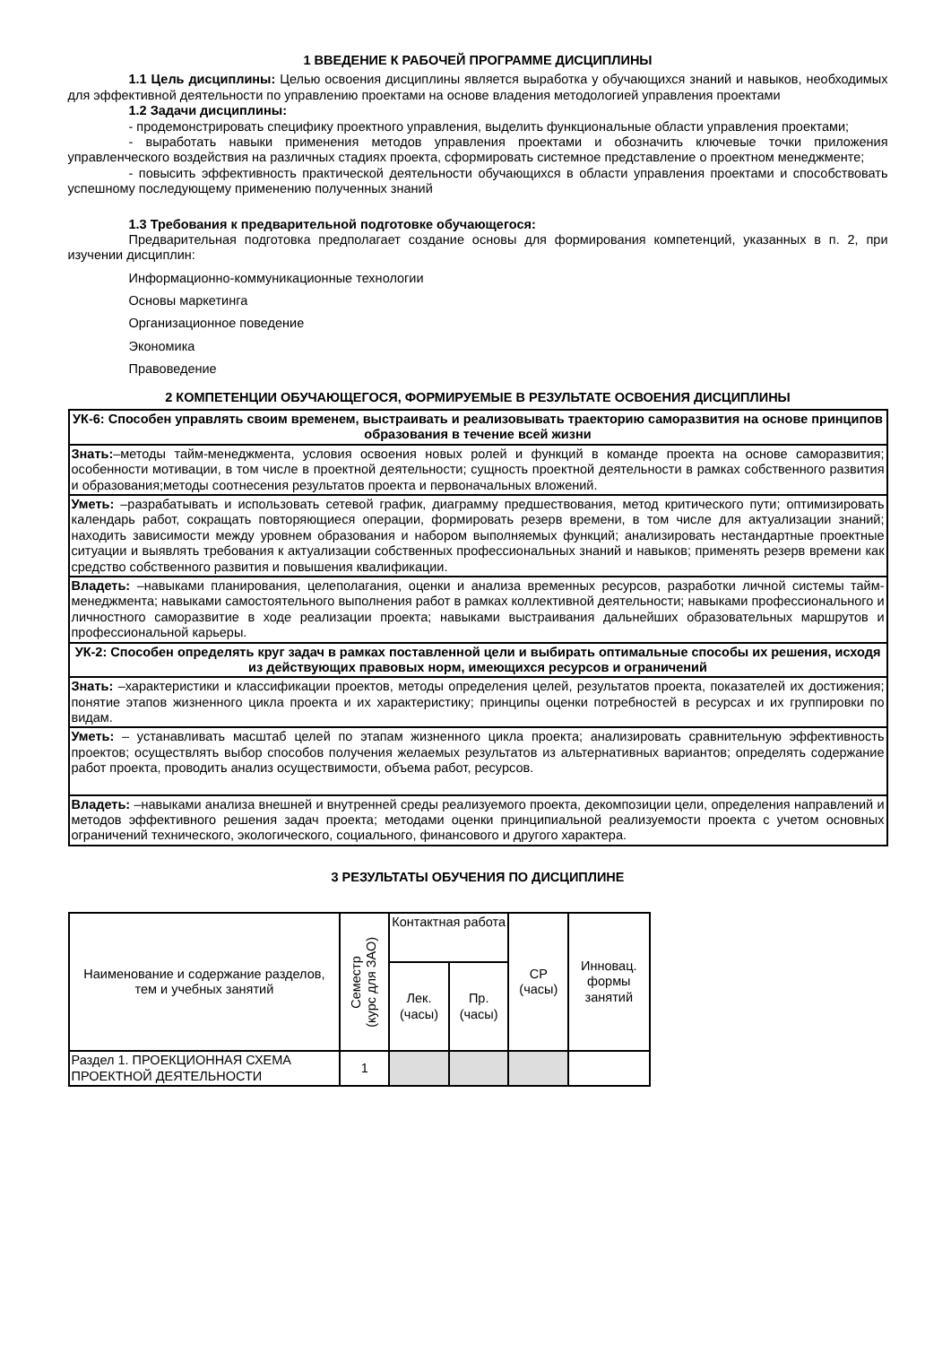1 ВВЕДЕНИЕ К РАБОЧЕЙ ПРОГРАММЕ ДИСЦИПЛИНЫ
1.1 Цель дисциплины: Целью освоения дисциплины является выработка у обучающихся знаний и навыков, необходимых для эффективной деятельности по управлению проектами на основе владения методологией управления проектами
1.2 Задачи дисциплины:
- продемонстрировать специфику проектного управления, выделить функциональные области управления проектами;
- выработать навыки применения методов управления проектами и обозначить ключевые точки приложения управленческого воздействия на различных стадиях проекта, сформировать системное представление о проектном менеджменте;
- повысить эффективность практической деятельности обучающихся в области управления проектами и способствовать успешному последующему применению полученных знаний
1.3 Требования к предварительной подготовке обучающегося:
Предварительная подготовка предполагает создание основы для формирования компетенций, указанных в п. 2, при изучении дисциплин:
Информационно-коммуникационные технологии
Основы маркетинга
Организационное поведение
Экономика
Правоведение
2 КОМПЕТЕНЦИИ ОБУЧАЮЩЕГОСЯ, ФОРМИРУЕМЫЕ В РЕЗУЛЬТАТЕ ОСВОЕНИЯ ДИСЦИПЛИНЫ
| УК-6: Способен управлять своим временем, выстраивать и реализовывать траекторию саморазвития на основе принципов образования в течение всей жизни |
| Знать: –методы тайм-менеджмента, условия освоения новых ролей и функций в команде проекта на основе саморазвития; особенности мотивации, в том числе в проектной деятельности; сущность проектной деятельности в рамках собственного развития и образования;методы соотнесения результатов проекта и первоначальных вложений. |
| Уметь: –разрабатывать и использовать сетевой график, диаграмму предшествования, метод критического пути; оптимизировать календарь работ, сокращать повторяющиеся операции, формировать резерв времени, в том числе для актуализации знаний; находить зависимости между уровнем образования и набором выполняемых функций; анализировать нестандартные проектные ситуации и выявлять требования к актуализации собственных профессиональных знаний и навыков; применять резерв времени как средство собственного развития и повышения квалификации. |
| Владеть: –навыками планирования, целеполагания, оценки и анализа временных ресурсов, разработки личной системы тайм-менеджмента; навыками самостоятельного выполнения работ в рамках коллективной деятельности; навыками профессионального и личностного саморазвитие в ходе реализации проекта; навыками выстраивания дальнейших образовательных маршрутов и профессиональной карьеры. |
| УК-2: Способен определять круг задач в рамках поставленной цели и выбирать оптимальные способы их решения, исходя из действующих правовых норм, имеющихся ресурсов и ограничений |
| Знать: –характеристики и классификации проектов, методы определения целей, результатов проекта, показателей их достижения; понятие этапов жизненного цикла проекта и их характеристику; принципы оценки потребностей в ресурсах и их группировки по видам. |
| Уметь: – устанавливать масштаб целей по этапам жизненного цикла проекта; анализировать сравнительную эффективность проектов; осуществлять выбор способов получения желаемых результатов из альтернативных вариантов; определять содержание работ проекта, проводить анализ осуществимости, объема работ, ресурсов. |
| Владеть: –навыками анализа внешней и внутренней среды реализуемого проекта, декомпозиции цели, определения направлений и методов эффективного решения задач проекта; методами оценки принципиальной реализуемости проекта с учетом основных ограничений технического, экологического, социального, финансового и другого характера. |
3 РЕЗУЛЬТАТЫ ОБУЧЕНИЯ ПО ДИСЦИПЛИНЕ
| Наименование и содержание разделов, тем и учебных занятий | Семестр (курс для ЗАО) | Контактная работа | | СР (часы) | Инновац. формы занятий |
| --- | --- | --- | --- | --- | --- |
| | | Лек. (часы) | Пр. (часы) | | |
| Раздел 1. ПРОЕКЦИОННАЯ СХЕМА ПРОЕКТНОЙ ДЕЯТЕЛЬНОСТИ | 1 | | | | |